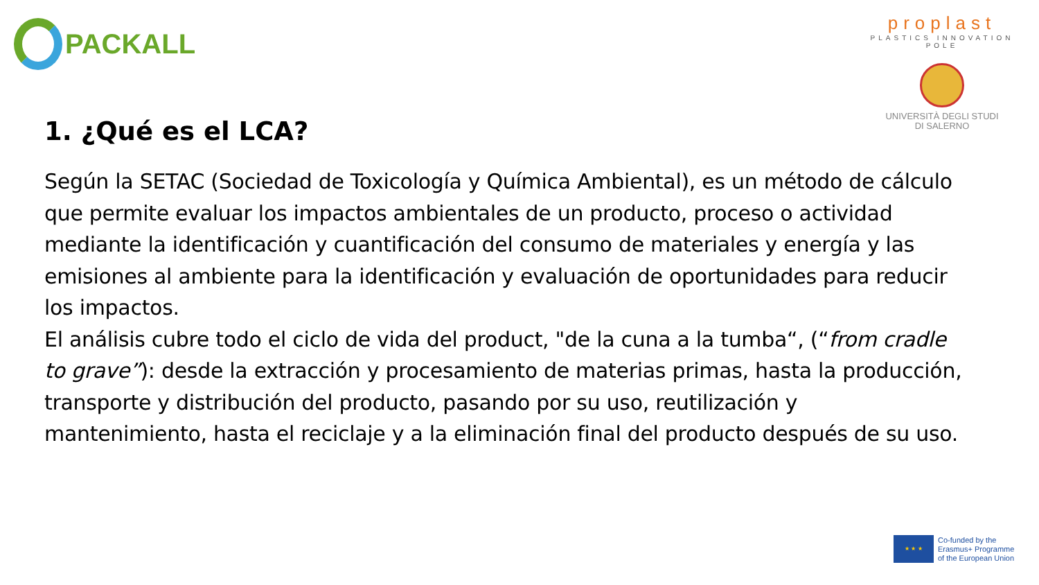PACKALL
proplast
PLASTICS INNOVATION POLE
UNIVERSITÀ DEGLI STUDI
DI SALERNO
1. ¿Qué es el LCA?
Según la SETAC (Sociedad de Toxicología y Química Ambiental), es un método de cálculo que permite evaluar los impactos ambientales de un producto, proceso o actividad mediante la identificación y cuantificación del consumo de materiales y energía y las emisiones al ambiente para la identificación y evaluación de oportunidades para reducir los impactos.
El análisis cubre todo el ciclo de vida del product, "de la cuna a la tumba“, (“from cradle to grave”): desde la extracción y procesamiento de materias primas, hasta la producción, transporte y distribución del producto, pasando por su uso, reutilización y mantenimiento, hasta el reciclaje y a la eliminación final del producto después de su uso.
★ ★ ★
Co-funded by the
Erasmus+ Programme
of the European Union